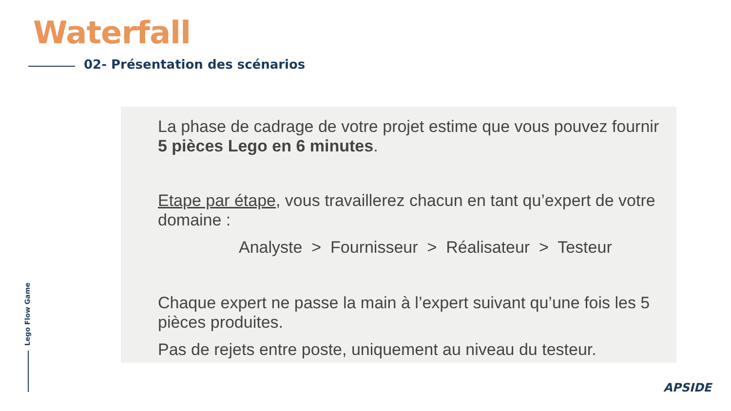Waterfall
02- Présentation des scénarios
La phase de cadrage de votre projet estime que vous pouvez fournir 5 pièces Lego en 6 minutes.
Etape par étape, vous travaillerez chacun en tant qu’expert de votre domaine :
Analyste > Fournisseur > Réalisateur > Testeur
Chaque expert ne passe la main à l’expert suivant qu’une fois les 5 pièces produites.
Pas de rejets entre poste, uniquement au niveau du testeur.
Lego Flow Game
APSIDE